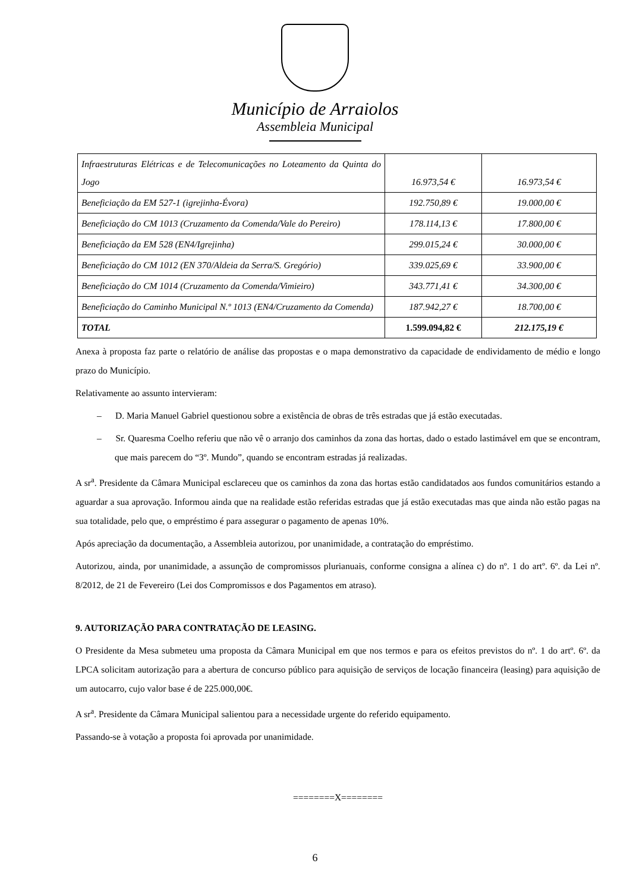Município de Arraiolos
Assembleia Municipal
| Infraestruturas Elétricas e de Telecomunicações no Loteamento da Quinta do Jogo | 16.973,54 € | 16.973,54 € |
| Beneficiação da EM 527-1 (igrejinha-Évora) | 192.750,89 € | 19.000,00 € |
| Beneficiação do CM 1013 (Cruzamento da Comenda/Vale do Pereiro) | 178.114,13 € | 17.800,00 € |
| Beneficiação da EM 528 (EN4/Igrejinha) | 299.015,24 € | 30.000,00 € |
| Beneficiação do CM 1012 (EN 370/Aldeia da Serra/S. Gregório) | 339.025,69 € | 33.900,00 € |
| Beneficiação do CM 1014 (Cruzamento da Comenda/Vimieiro) | 343.771,41 € | 34.300,00 € |
| Beneficiação do Caminho Municipal N.º 1013 (EN4/Cruzamento da Comenda) | 187.942,27 € | 18.700,00 € |
| TOTAL | 1.599.094,82 € | 212.175,19 € |
Anexa à proposta faz parte o relatório de análise das propostas e o mapa demonstrativo da capacidade de endividamento de médio e longo prazo do Município.
Relativamente ao assunto intervieram:
– D. Maria Manuel Gabriel questionou sobre a existência de obras de três estradas que já estão executadas.
– Sr. Quaresma Coelho referiu que não vê o arranjo dos caminhos da zona das hortas, dado o estado lastimável em que se encontram, que mais parecem do “3º. Mundo”, quando se encontram estradas já realizadas.
A sr<sup>a</sup>. Presidente da Câmara Municipal esclareceu que os caminhos da zona das hortas estão candidatados aos fundos comunitários estando a aguardar a sua aprovação. Informou ainda que na realidade estão referidas estradas que já estão executadas mas que ainda não estão pagas na sua totalidade, pelo que, o empréstimo é para assegurar o pagamento de apenas 10%.
Após apreciação da documentação, a Assembleia autorizou, por unanimidade, a contratação do empréstimo.
Autorizou, ainda, por unanimidade, a assunção de compromissos plurianuais, conforme consigna a alínea c) do nº. 1 do artº. 6º. da Lei nº. 8/2012, de 21 de Fevereiro (Lei dos Compromissos e dos Pagamentos em atraso).
9. AUTORIZAÇÃO PARA CONTRATAÇÃO DE LEASING.
O Presidente da Mesa submeteu uma proposta da Câmara Municipal em que nos termos e para os efeitos previstos do nº. 1 do artº. 6º. da LPCA solicitam autorização para a abertura de concurso público para aquisição de serviços de locação financeira (leasing) para aquisição de um autocarro, cujo valor base é de 225.000,00€.
A sr<sup>a</sup>. Presidente da Câmara Municipal salientou para a necessidade urgente do referido equipamento.
Passando-se à votação a proposta foi aprovada por unanimidade.
========X========
6